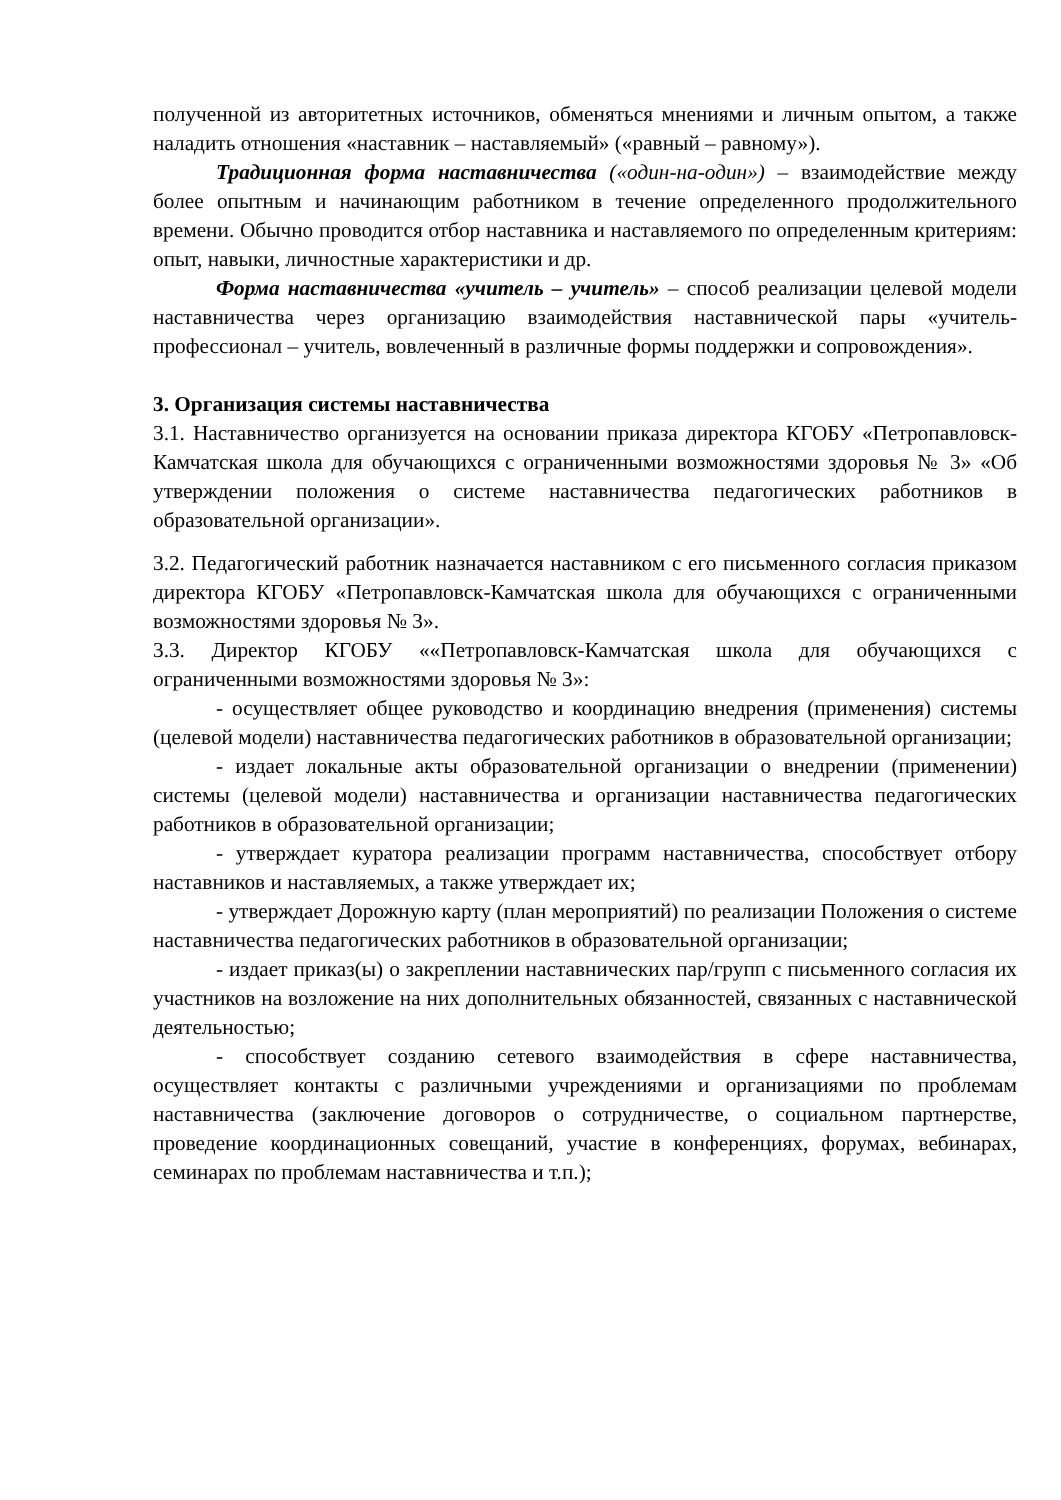полученной из авторитетных источников, обменяться мнениями и личным опытом, а также наладить отношения «наставник – наставляемый» («равный – равному»).
Традиционная форма наставничества («один-на-один») – взаимодействие между более опытным и начинающим работником в течение определенного продолжительного времени. Обычно проводится отбор наставника и наставляемого по определенным критериям: опыт, навыки, личностные характеристики и др.
Форма наставничества «учитель – учитель» – способ реализации целевой модели наставничества через организацию взаимодействия наставнической пары «учитель-профессионал – учитель, вовлеченный в различные формы поддержки и сопровождения».
3. Организация системы наставничества
3.1. Наставничество организуется на основании приказа директора КГОБУ «Петропавловск-Камчатская школа для обучающихся с ограниченными возможностями здоровья № 3» «Об утверждении положения о системе наставничества педагогических работников в образовательной организации».
3.2. Педагогический работник назначается наставником с его письменного согласия приказом директора КГОБУ «Петропавловск-Камчатская школа для обучающихся с ограниченными возможностями здоровья № 3».
3.3. Директор КГОБУ ««Петропавловск-Камчатская школа для обучающихся с ограниченными возможностями здоровья № 3»:
- осуществляет общее руководство и координацию внедрения (применения) системы (целевой модели) наставничества педагогических работников в образовательной организации;
- издает локальные акты образовательной организации о внедрении (применении) системы (целевой модели) наставничества и организации наставничества педагогических работников в образовательной организации;
- утверждает куратора реализации программ наставничества, способствует отбору наставников и наставляемых, а также утверждает их;
- утверждает Дорожную карту (план мероприятий) по реализации Положения о системе наставничества педагогических работников в образовательной организации;
- издает приказ(ы) о закреплении наставнических пар/групп с письменного согласия их участников на возложение на них дополнительных обязанностей, связанных с наставнической деятельностью;
- способствует созданию сетевого взаимодействия в сфере наставничества, осуществляет контакты с различными учреждениями и организациями по проблемам наставничества (заключение договоров о сотрудничестве, о социальном партнерстве, проведение координационных совещаний, участие в конференциях, форумах, вебинарах, семинарах по проблемам наставничества и т.п.);